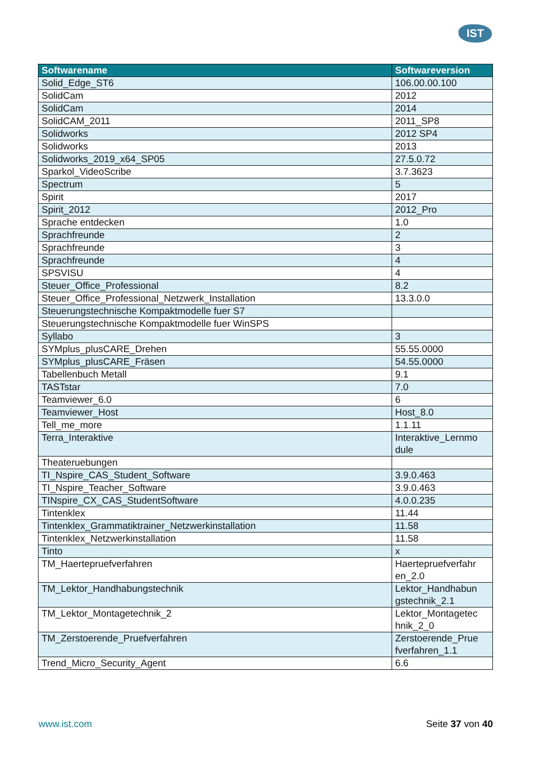IST
| Softwarename | Softwareversion |
| --- | --- |
| Solid_Edge_ST6 | 106.00.00.100 |
| SolidCam | 2012 |
| SolidCam | 2014 |
| SolidCAM_2011 | 2011_SP8 |
| Solidworks | 2012 SP4 |
| Solidworks | 2013 |
| Solidworks_2019_x64_SP05 | 27.5.0.72 |
| Sparkol_VideoScribe | 3.7.3623 |
| Spectrum | 5 |
| Spirit | 2017 |
| Spirit_2012 | 2012_Pro |
| Sprache entdecken | 1.0 |
| Sprachfreunde | 2 |
| Sprachfreunde | 3 |
| Sprachfreunde | 4 |
| SPSVISU | 4 |
| Steuer_Office_Professional | 8.2 |
| Steuer_Office_Professional_Netzwerk_Installation | 13.3.0.0 |
| Steuerungstechnische Kompaktmodelle fuer S7 | |
| Steuerungstechnische Kompaktmodelle fuer WinSPS | |
| Syllabo | 3 |
| SYMplus_plusCARE_Drehen | 55.55.0000 |
| SYMplus_plusCARE_Fräsen | 54.55.0000 |
| Tabellenbuch Metall | 9.1 |
| TASTstar | 7.0 |
| Teamviewer_6.0 | 6 |
| Teamviewer_Host | Host_8.0 |
| Tell_me_more | 1.1.11 |
| Terra_Interaktive | Interaktive_Lernmo dule |
| Theateruebungen | |
| TI_Nspire_CAS_Student_Software | 3.9.0.463 |
| TI_Nspire_Teacher_Software | 3.9.0.463 |
| TINspire_CX_CAS_StudentSoftware | 4.0.0.235 |
| Tintenklex | 11.44 |
| Tintenklex_Grammatiktrainer_Netzwerkinstallation | 11.58 |
| Tintenklex_Netzwerkinstallation | 11.58 |
| Tinto | x |
| TM_Haertepruefverfahren | Haertepruefverfahr en_2.0 |
| TM_Lektor_Handhabungstechnik | Lektor_Handhabun gstechnik_2.1 |
| TM_Lektor_Montagetechnik_2 | Lektor_Montagetec hnik_2_0 |
| TM_Zerstoerende_Pruefverfahren | Zerstoerende_Prue fverfahren_1.1 |
| Trend_Micro_Security_Agent | 6.6 |
www.ist.com Seite 37 von 40